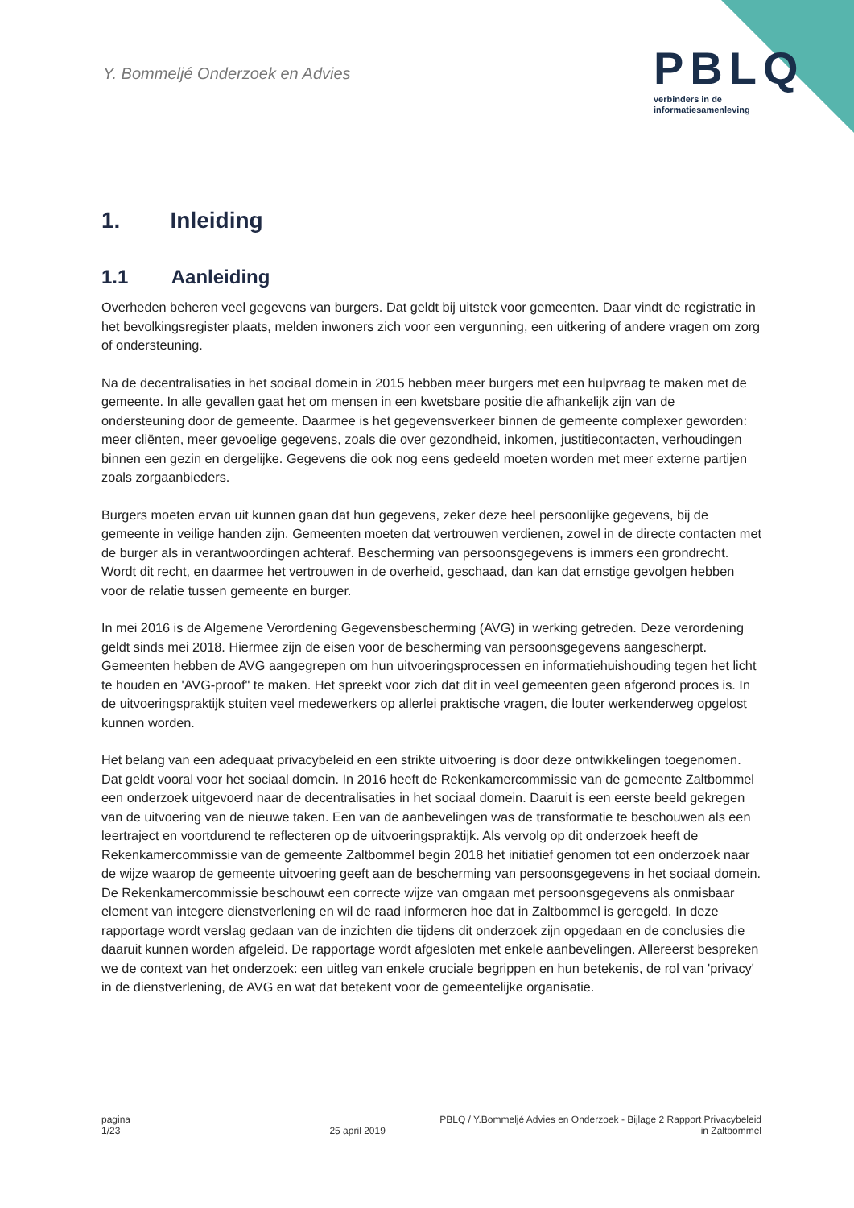Y. Bommeljé Onderzoek en Advies
PBLQ
verbinders in de
informatiesamenleving
1. Inleiding
1.1 Aanleiding
Overheden beheren veel gegevens van burgers. Dat geldt bij uitstek voor gemeenten. Daar vindt de registratie in het bevolkingsregister plaats, melden inwoners zich voor een vergunning, een uitkering of andere vragen om zorg of ondersteuning.
Na de decentralisaties in het sociaal domein in 2015 hebben meer burgers met een hulpvraag te maken met de gemeente. In alle gevallen gaat het om mensen in een kwetsbare positie die afhankelijk zijn van de ondersteuning door de gemeente. Daarmee is het gegevensverkeer binnen de gemeente complexer geworden: meer cliënten, meer gevoelige gegevens, zoals die over gezondheid, inkomen, justitiecontacten, verhoudingen binnen een gezin en dergelijke. Gegevens die ook nog eens gedeeld moeten worden met meer externe partijen zoals zorgaanbieders.
Burgers moeten ervan uit kunnen gaan dat hun gegevens, zeker deze heel persoonlijke gegevens, bij de gemeente in veilige handen zijn. Gemeenten moeten dat vertrouwen verdienen, zowel in de directe contacten met de burger als in verantwoordingen achteraf. Bescherming van persoonsgegevens is immers een grondrecht. Wordt dit recht, en daarmee het vertrouwen in de overheid, geschaad, dan kan dat ernstige gevolgen hebben voor de relatie tussen gemeente en burger.
In mei 2016 is de Algemene Verordening Gegevensbescherming (AVG) in werking getreden. Deze verordening geldt sinds mei 2018. Hiermee zijn de eisen voor de bescherming van persoonsgegevens aangescherpt. Gemeenten hebben de AVG aangegrepen om hun uitvoeringsprocessen en informatiehuishouding tegen het licht te houden en 'AVG-proof" te maken. Het spreekt voor zich dat dit in veel gemeenten geen afgerond proces is. In de uitvoeringspraktijk stuiten veel medewerkers op allerlei praktische vragen, die louter werkenderweg opgelost kunnen worden.
Het belang van een adequaat privacybeleid en een strikte uitvoering is door deze ontwikkelingen toegenomen. Dat geldt vooral voor het sociaal domein. In 2016 heeft de Rekenkamercommissie van de gemeente Zaltbommel een onderzoek uitgevoerd naar de decentralisaties in het sociaal domein. Daaruit is een eerste beeld gekregen van de uitvoering van de nieuwe taken. Een van de aanbevelingen was de transformatie te beschouwen als een leertraject en voortdurend te reflecteren op de uitvoeringspraktijk. Als vervolg op dit onderzoek heeft de Rekenkamercommissie van de gemeente Zaltbommel begin 2018 het initiatief genomen tot een onderzoek naar de wijze waarop de gemeente uitvoering geeft aan de bescherming van persoonsgegevens in het sociaal domein. De Rekenkamercommissie beschouwt een correcte wijze van omgaan met persoonsgegevens als onmisbaar element van integere dienstverlening en wil de raad informeren hoe dat in Zaltbommel is geregeld. In deze rapportage wordt verslag gedaan van de inzichten die tijdens dit onderzoek zijn opgedaan en de conclusies die daaruit kunnen worden afgeleid. De rapportage wordt afgesloten met enkele aanbevelingen. Allereerst bespreken we de context van het onderzoek: een uitleg van enkele cruciale begrippen en hun betekenis, de rol van 'privacy' in de dienstverlening, de AVG en wat dat betekent voor de gemeentelijke organisatie.
pagina
1/23
25 april 2019 PBLQ / Y.Bommeljé Advies en Onderzoek - Bijlage 2 Rapport Privacybeleid
in Zaltbommel